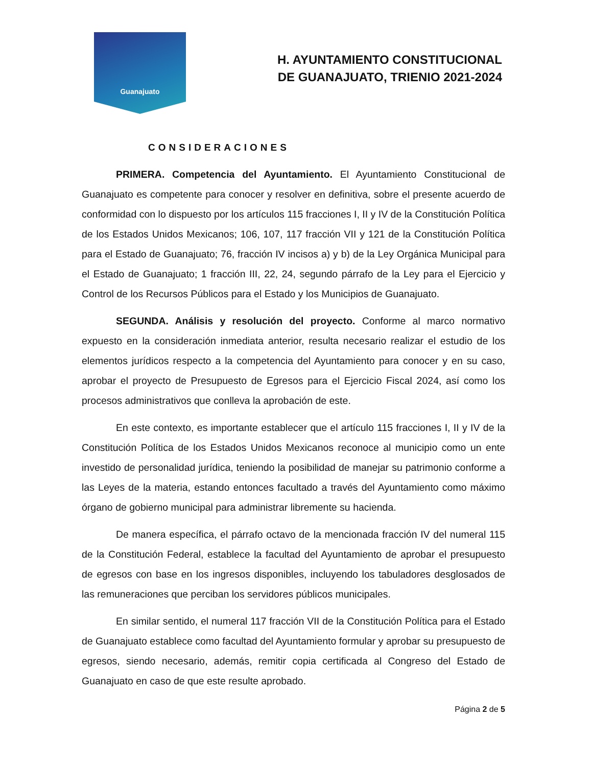Guanajuato
H. AYUNTAMIENTO CONSTITUCIONAL
DE GUANAJUATO, TRIENIO 2021-2024
CONSIDERACIONES
PRIMERA. Competencia del Ayuntamiento. El Ayuntamiento Constitucional de Guanajuato es competente para conocer y resolver en definitiva, sobre el presente acuerdo de conformidad con lo dispuesto por los artículos 115 fracciones I, II y IV de la Constitución Política de los Estados Unidos Mexicanos; 106, 107, 117 fracción VII y 121 de la Constitución Política para el Estado de Guanajuato; 76, fracción IV incisos a) y b) de la Ley Orgánica Municipal para el Estado de Guanajuato; 1 fracción III, 22, 24, segundo párrafo de la Ley para el Ejercicio y Control de los Recursos Públicos para el Estado y los Municipios de Guanajuato.
SEGUNDA. Análisis y resolución del proyecto. Conforme al marco normativo expuesto en la consideración inmediata anterior, resulta necesario realizar el estudio de los elementos jurídicos respecto a la competencia del Ayuntamiento para conocer y en su caso, aprobar el proyecto de Presupuesto de Egresos para el Ejercicio Fiscal 2024, así como los procesos administrativos que conlleva la aprobación de este.
En este contexto, es importante establecer que el artículo 115 fracciones I, II y IV de la Constitución Política de los Estados Unidos Mexicanos reconoce al municipio como un ente investido de personalidad jurídica, teniendo la posibilidad de manejar su patrimonio conforme a las Leyes de la materia, estando entonces facultado a través del Ayuntamiento como máximo órgano de gobierno municipal para administrar libremente su hacienda.
De manera específica, el párrafo octavo de la mencionada fracción IV del numeral 115 de la Constitución Federal, establece la facultad del Ayuntamiento de aprobar el presupuesto de egresos con base en los ingresos disponibles, incluyendo los tabuladores desglosados de las remuneraciones que perciban los servidores públicos municipales.
En similar sentido, el numeral 117 fracción VII de la Constitución Política para el Estado de Guanajuato establece como facultad del Ayuntamiento formular y aprobar su presupuesto de egresos, siendo necesario, además, remitir copia certificada al Congreso del Estado de Guanajuato en caso de que este resulte aprobado.
Página 2 de 5